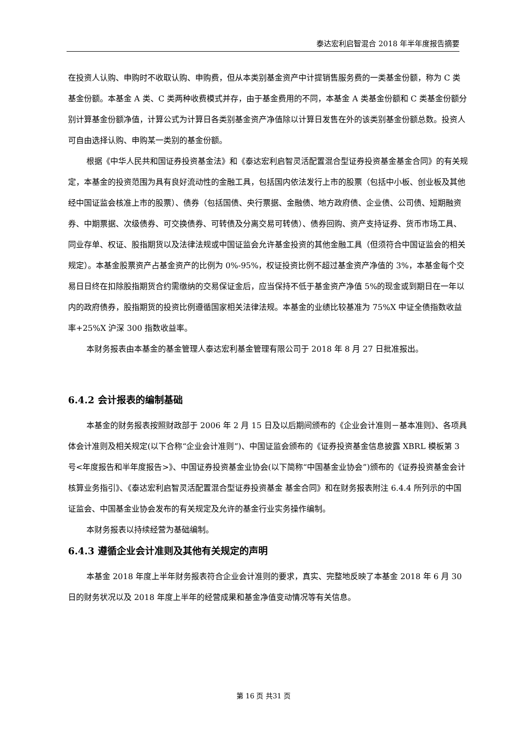泰达宏利启智混合 2018 年半年度报告摘要
在投资人认购、申购时不收取认购、申购费，但从本类别基金资产中计提销售服务费的一类基金份额，称为 C 类基金份额。本基金 A 类、C 类两种收费模式并存，由于基金费用的不同，本基金 A 类基金份额和 C 类基金份额分别计算基金份额净值，计算公式为计算日各类别基金资产净值除以计算日发售在外的该类别基金份额总数。投资人可自由选择认购、申购某一类别的基金份额。
根据《中华人民共和国证券投资基金法》和《泰达宏利启智灵活配置混合型证券投资基金基金合同》的有关规定，本基金的投资范围为具有良好流动性的金融工具，包括国内依法发行上市的股票（包括中小板、创业板及其他经中国证监会核准上市的股票）、债券（包括国债、央行票据、金融债、地方政府债、企业债、公司债、短期融资券、中期票据、次级债券、可交换债券、可转债及分离交易可转债）、债券回购、资产支持证券、货币市场工具、同业存单、权证、股指期货以及法律法规或中国证监会允许基金投资的其他金融工具（但须符合中国证监会的相关规定）。本基金股票资产占基金资产的比例为 0%-95%，权证投资比例不超过基金资产净值的 3%，本基金每个交易日日终在扣除股指期货合约需缴纳的交易保证金后，应当保持不低于基金资产净值 5%的现金或到期日在一年以内的政府债券，股指期货的投资比例遵循国家相关法律法规。本基金的业绩比较基准为 75%X 中证全债指数收益率+25%X 沪深 300 指数收益率。
本财务报表由本基金的基金管理人泰达宏利基金管理有限公司于 2018 年 8 月 27 日批准报出。
6.4.2 会计报表的编制基础
本基金的财务报表按照财政部于 2006 年 2 月 15 日及以后期间颁布的《企业会计准则－基本准则》、各项具体会计准则及相关规定(以下合称“企业会计准则”)、中国证监会颁布的《证券投资基金信息披露 XBRL 模板第 3 号<年度报告和半年度报告>》、中国证券投资基金业协会(以下简称“中国基金业协会”)颁布的《证券投资基金会计核算业务指引》、《泰达宏利启智灵活配置混合型证券投资基金 基金合同》和在财务报表附注 6.4.4 所列示的中国证监会、中国基金业协会发布的有关规定及允许的基金行业实务操作编制。
本财务报表以持续经营为基础编制。
6.4.3 遵循企业会计准则及其他有关规定的声明
本基金 2018 年度上半年财务报表符合企业会计准则的要求，真实、完整地反映了本基金 2018 年 6 月 30 日的财务状况以及 2018 年度上半年的经营成果和基金净值变动情况等有关信息。
第 16 页 共31 页